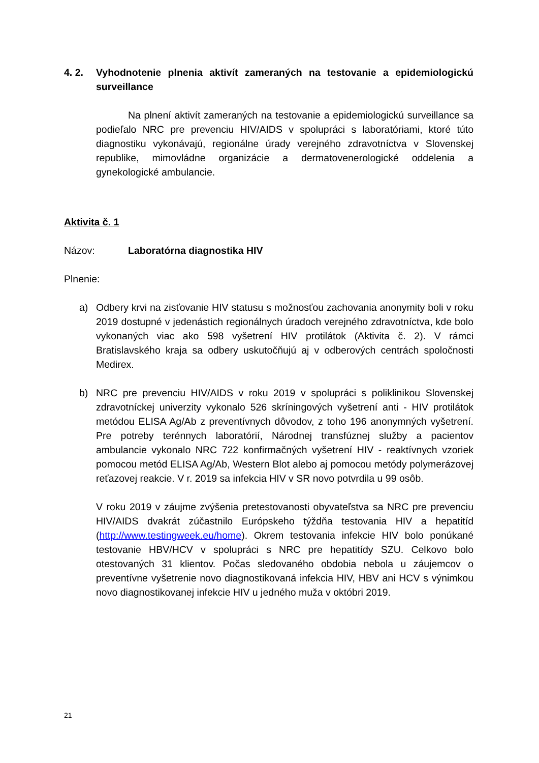4. 2. Vyhodnotenie plnenia aktivít zameraných na testovanie a epidemiologickú surveillance
Na plnení aktivít zameraných na testovanie a epidemiologickú surveillance sa podieľalo NRC pre prevenciu HIV/AIDS v spolupráci s laboratóriami, ktoré túto diagnostiku vykonávajú, regionálne úrady verejného zdravotníctva v Slovenskej republike, mimovládne organizácie a dermatovenerologické oddelenia a gynekologické ambulancie.
Aktivita č. 1
Názov: Laboratórna diagnostika HIV
Plnenie:
a) Odbery krvi na zisťovanie HIV statusu s možnosťou zachovania anonymity boli v roku 2019 dostupné v jedenástich regionálnych úradoch verejného zdravotníctva, kde bolo vykonaných viac ako 598 vyšetrení HIV protilátok (Aktivita č. 2). V rámci Bratislavského kraja sa odbery uskutočňujú aj v odberových centrách spoločnosti Medirex.
b) NRC pre prevenciu HIV/AIDS v roku 2019 v spolupráci s poliklinikou Slovenskej zdravotníckej univerzity vykonalo 526 skríningových vyšetrení anti - HIV protilátok metódou ELISA Ag/Ab z preventívnych dôvodov, z toho 196 anonymných vyšetrení. Pre potreby terénnych laboratórií, Národnej transfúznej služby a pacientov ambulancie vykonalo NRC 722 konfirmačných vyšetrení HIV - reaktívnych vzoriek pomocou metód ELISA Ag/Ab, Western Blot alebo aj pomocou metódy polymerázovej reťazovej reakcie. V r. 2019 sa infekcia HIV v SR novo potvrdila u 99 osôb.
V roku 2019 v záujme zvýšenia pretestovanosti obyvateľstva sa NRC pre prevenciu HIV/AIDS dvakrát zúčastnilo Európskeho týždňa testovania HIV a hepatitíd (http://www.testingweek.eu/home). Okrem testovania infekcie HIV bolo ponúkané testovanie HBV/HCV v spolupráci s NRC pre hepatitídy SZU. Celkovo bolo otestovaných 31 klientov. Počas sledovaného obdobia nebola u záujemcov o preventívne vyšetrenie novo diagnostikovaná infekcia HIV, HBV ani HCV s výnimkou novo diagnostikovanej infekcie HIV u jedného muža v októbri 2019.
21